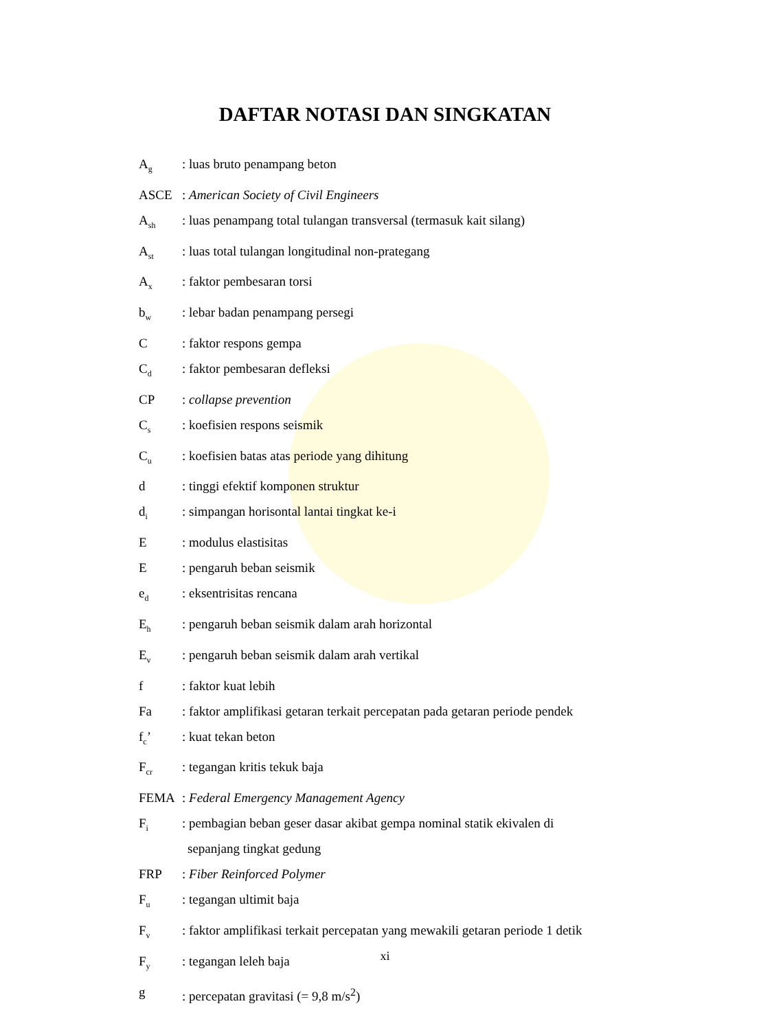DAFTAR NOTASI DAN SINGKATAN
A<sub>g</sub>
: luas bruto penampang beton
ASCE : American Society of Civil Engineers
A<sub>sh</sub>
: luas penampang total tulangan transversal (termasuk kait silang)
A<sub>st</sub>
: luas total tulangan longitudinal non-prategang
A<sub>x</sub>
: faktor pembesaran torsi
b<sub>w</sub>
: lebar badan penampang persegi
C : faktor respons gempa
C<sub>d</sub>
: faktor pembesaran defleksi
CP : collapse prevention
C<sub>s</sub>
: koefisien respons seismik
C<sub>u</sub>
: koefisien batas atas periode yang dihitung
d : tinggi efektif komponen struktur
d<sub>i</sub>
: simpangan horisontal lantai tingkat ke-i
E : modulus elastisitas
E : pengaruh beban seismik
e<sub>d</sub>
: eksentrisitas rencana
E<sub>h</sub>
: pengaruh beban seismik dalam arah horizontal
E<sub>v</sub>
: pengaruh beban seismik dalam arah vertikal
f : faktor kuat lebih
Fa : faktor amplifikasi getaran terkait percepatan pada getaran periode pendek
f<sub>c</sub>’ : kuat tekan beton
F<sub>cr</sub>
: tegangan kritis tekuk baja
FEMA : Federal Emergency Management Agency
F<sub>i</sub>
: pembagian beban geser dasar akibat gempa nominal statik ekivalen di
sepanjang tingkat gedung
FRP : Fiber Reinforced Polymer
F<sub>u</sub>
: tegangan ultimit baja
F<sub>v</sub>
: faktor amplifikasi terkait percepatan yang mewakili getaran periode 1 detik
F<sub>y</sub>
: tegangan leleh baja
g : percepatan gravitasi (= 9,8 m/s<sup>2</sup>)
xi